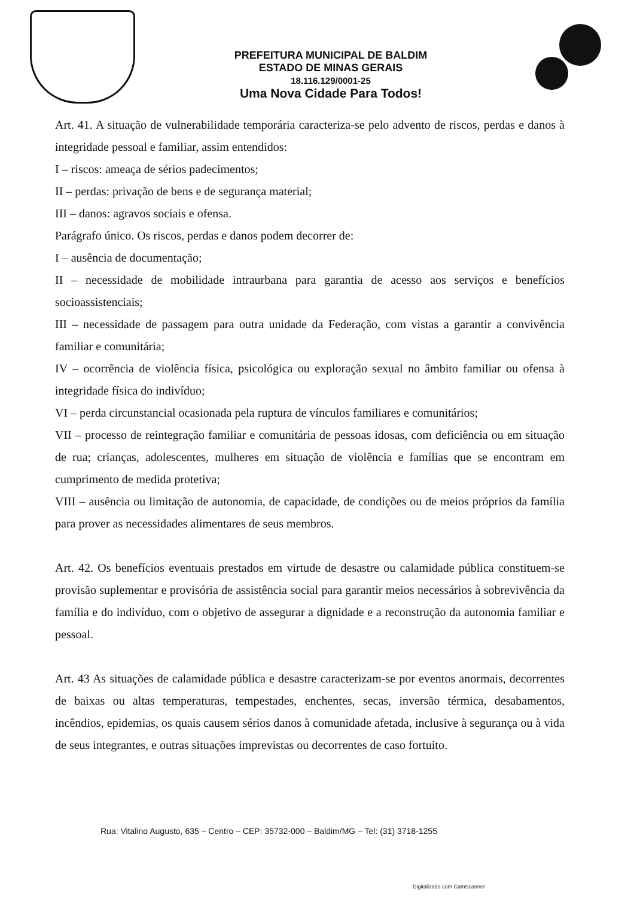PREFEITURA MUNICIPAL DE BALDIM
ESTADO DE MINAS GERAIS
18.116.129/0001-25
Uma Nova Cidade Para Todos!
Art. 41. A situação de vulnerabilidade temporária caracteriza-se pelo advento de riscos, perdas e danos à integridade pessoal e familiar, assim entendidos:
I – riscos: ameaça de sérios padecimentos;
II – perdas: privação de bens e de segurança material;
III – danos: agravos sociais e ofensa.
Parágrafo único. Os riscos, perdas e danos podem decorrer de:
I – ausência de documentação;
II – necessidade de mobilidade intraurbana para garantia de acesso aos serviços e benefícios socioassistenciais;
III – necessidade de passagem para outra unidade da Federação, com vistas a garantir a convivência familiar e comunitária;
IV – ocorrência de violência física, psicológica ou exploração sexual no âmbito familiar ou ofensa à integridade física do indivíduo;
VI – perda circunstancial ocasionada pela ruptura de vínculos familiares e comunitários;
VII – processo de reintegração familiar e comunitária de pessoas idosas, com deficiência ou em situação de rua; crianças, adolescentes, mulheres em situação de violência e famílias que se encontram em cumprimento de medida protetiva;
VIII – ausência ou limitação de autonomia, de capacidade, de condições ou de meios próprios da família para prover as necessidades alimentares de seus membros.
Art. 42. Os benefícios eventuais prestados em virtude de desastre ou calamidade pública constituem-se provisão suplementar e provisória de assistência social para garantir meios necessários à sobrevivência da família e do indivíduo, com o objetivo de assegurar a dignidade e a reconstrução da autonomia familiar e pessoal.
Art. 43 As situações de calamidade pública e desastre caracterizam-se por eventos anormais, decorrentes de baixas ou altas temperaturas, tempestades, enchentes, secas, inversão térmica, desabamentos, incêndios, epidemias, os quais causem sérios danos à comunidade afetada, inclusive à segurança ou à vida de seus integrantes, e outras situações imprevistas ou decorrentes de caso fortuito.
Rua: Vitalino Augusto, 635 – Centro – CEP: 35732-000 – Baldim/MG – Tel: (31) 3718-1255
Digitalizado com CamScanner